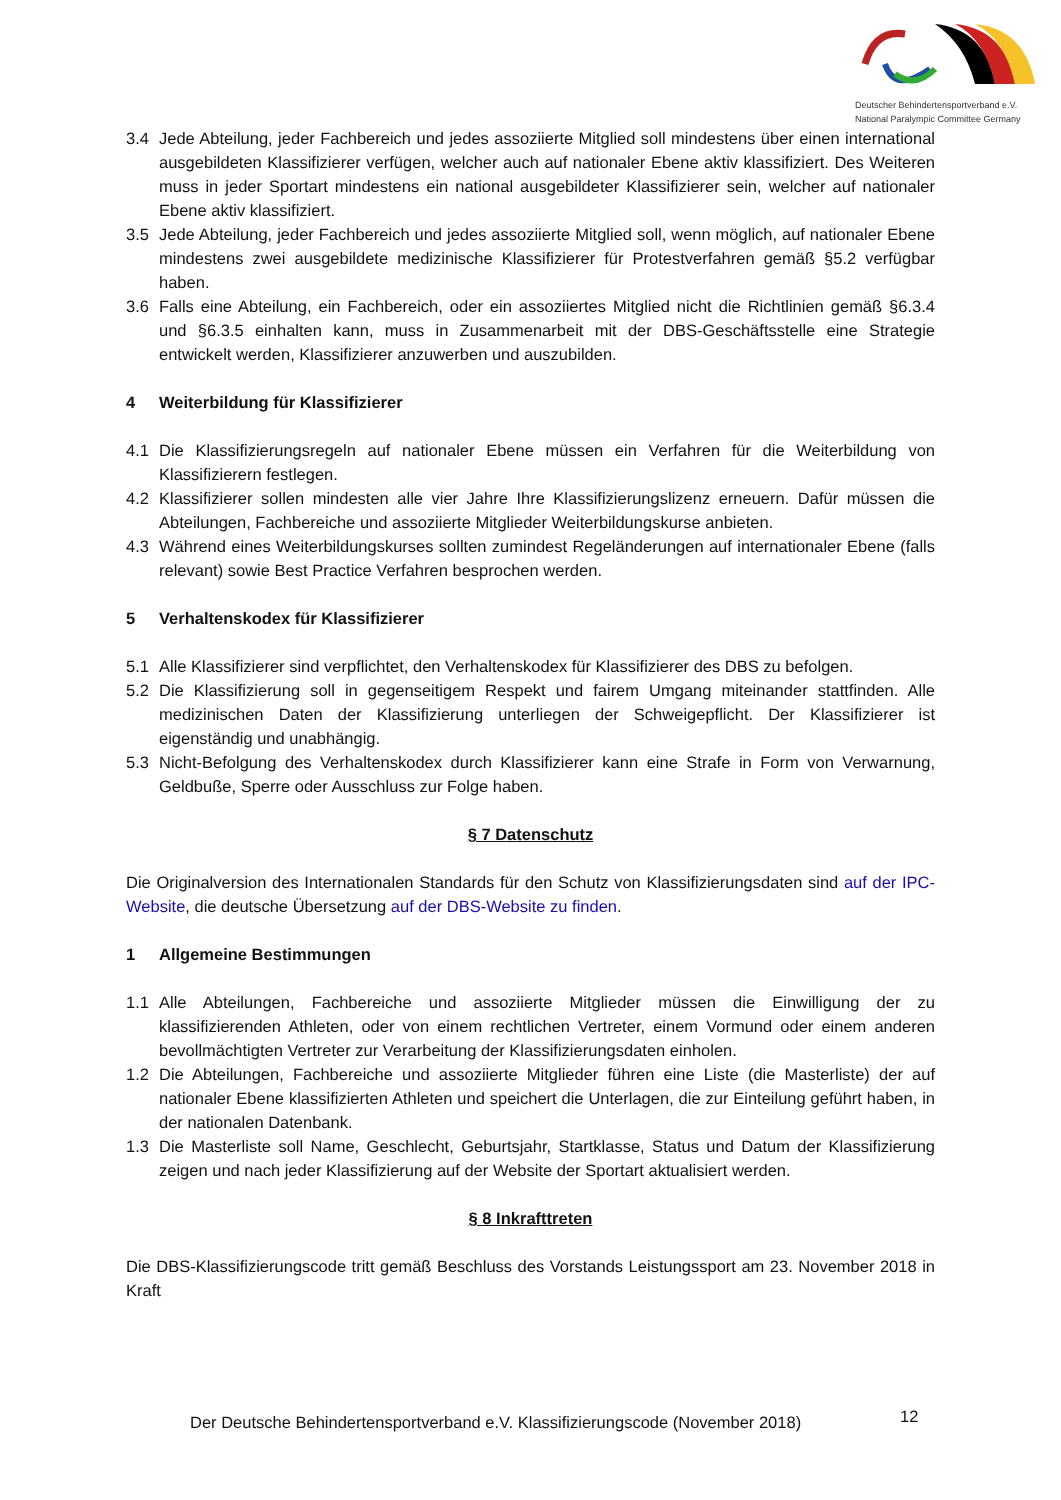Deutscher Behindertensportverband e.V.
National Paralympic Committee Germany
3.4 Jede Abteilung, jeder Fachbereich und jedes assoziierte Mitglied soll mindestens über einen international ausgebildeten Klassifizierer verfügen, welcher auch auf nationaler Ebene aktiv klassifiziert. Des Weiteren muss in jeder Sportart mindestens ein national ausgebildeter Klassifizierer sein, welcher auf nationaler Ebene aktiv klassifiziert.
3.5 Jede Abteilung, jeder Fachbereich und jedes assoziierte Mitglied soll, wenn möglich, auf nationaler Ebene mindestens zwei ausgebildete medizinische Klassifizierer für Protestverfahren gemäß §5.2 verfügbar haben.
3.6 Falls eine Abteilung, ein Fachbereich, oder ein assoziiertes Mitglied nicht die Richtlinien gemäß §6.3.4 und §6.3.5 einhalten kann, muss in Zusammenarbeit mit der DBS-Geschäftsstelle eine Strategie entwickelt werden, Klassifizierer anzuwerben und auszubilden.
4 Weiterbildung für Klassifizierer
4.1 Die Klassifizierungsregeln auf nationaler Ebene müssen ein Verfahren für die Weiterbildung von Klassifizierern festlegen.
4.2 Klassifizierer sollen mindesten alle vier Jahre Ihre Klassifizierungslizenz erneuern. Dafür müssen die Abteilungen, Fachbereiche und assoziierte Mitglieder Weiterbildungskurse anbieten.
4.3 Während eines Weiterbildungskurses sollten zumindest Regeländerungen auf internationaler Ebene (falls relevant) sowie Best Practice Verfahren besprochen werden.
5 Verhaltenskodex für Klassifizierer
5.1 Alle Klassifizierer sind verpflichtet, den Verhaltenskodex für Klassifizierer des DBS zu befolgen.
5.2 Die Klassifizierung soll in gegenseitigem Respekt und fairem Umgang miteinander stattfinden. Alle medizinischen Daten der Klassifizierung unterliegen der Schweigepflicht. Der Klassifizierer ist eigenständig und unabhängig.
5.3 Nicht-Befolgung des Verhaltenskodex durch Klassifizierer kann eine Strafe in Form von Verwarnung, Geldbuße, Sperre oder Ausschluss zur Folge haben.
§ 7 Datenschutz
Die Originalversion des Internationalen Standards für den Schutz von Klassifizierungsdaten sind auf der IPC-Website, die deutsche Übersetzung auf der DBS-Website zu finden.
1 Allgemeine Bestimmungen
1.1 Alle Abteilungen, Fachbereiche und assoziierte Mitglieder müssen die Einwilligung der zu klassifizierenden Athleten, oder von einem rechtlichen Vertreter, einem Vormund oder einem anderen bevollmächtigten Vertreter zur Verarbeitung der Klassifizierungsdaten einholen.
1.2 Die Abteilungen, Fachbereiche und assoziierte Mitglieder führen eine Liste (die Masterliste) der auf nationaler Ebene klassifizierten Athleten und speichert die Unterlagen, die zur Einteilung geführt haben, in der nationalen Datenbank.
1.3 Die Masterliste soll Name, Geschlecht, Geburtsjahr, Startklasse, Status und Datum der Klassifizierung zeigen und nach jeder Klassifizierung auf der Website der Sportart aktualisiert werden.
§ 8 Inkrafttreten
Die DBS-Klassifizierungscode tritt gemäß Beschluss des Vorstands Leistungssport am 23. November 2018 in Kraft
Der Deutsche Behindertensportverband e.V. Klassifizierungscode (November 2018)
12